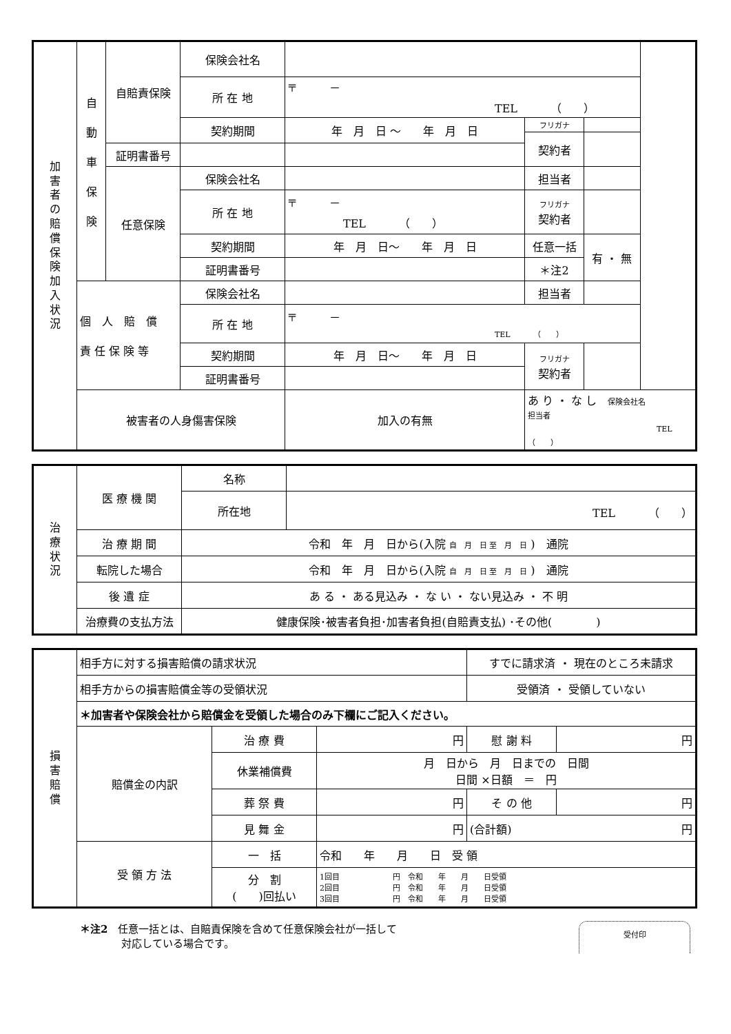| 加 害 者 の 賠 償 保 険 加 入 状 況 | 自 動 車 保 険 | 自賠責保険 | 保険会社名 | | | |
| | | | 所 在 地 | 〒 － TEL （ ） | | |
| | | | 契約期間 | 年 月 日 ～ 年 月 日 | フリガナ | |
| | | | | | 契約者 | |
| | | 証明書番号 | | | | |
| | | 任意保険 | 保険会社名 | | 担当者 | |
| | | | 所 在 地 | 〒 － TEL （ ） | フリガナ 契約者 | |
| | | | 契約期間 | 年 月 日～ 年 月 日 | 任意一括 | 有 ・ 無 |
| | | | 証明書番号 | | ＊注2 | |
| | 個 人 賠 償 責 任 保 険 等 | | 保険会社名 | | 担当者 | |
| | | | 所 在 地 | 〒 － TEL （ ） | | |
| | | | 契約期間 | 年 月 日～ 年 月 日 | フリガナ 契約者 | |
| | | | 証明書番号 | | | |
| | 被害者の人身傷害保険 | | | 加入の有無 | あ り ・ な し 保険会社名 担当者 TEL （ ） | |
| 治 療 状 況 | 医 療 機 関 | 名称 | |
| | | 所在地 | TEL （ ） |
| | 治 療 期 間 | 令和 年 月 日から(入院 自 月 日 至 月 日 ) 通院 | |
| | 転院した場合 | 令和 年 月 日から(入院 自 月 日 至 月 日 ) 通院 | |
| | 後 遺 症 | あ る ・ ある見込み ・ な い ・ ない見込み ・ 不 明 | |
| | 治療費の支払方法 | 健康保険･被害者負担･加害者負担(自賠責支払) ･その他( ) | |
| 損 害 賠 償 | 相手方に対する損害賠償の請求状況 | | | すでに請求済 ・ 現在のところ未請求 | |
| | 相手方からの損害賠償金等の受領状況 | | | 受領済 ・ 受領していない | |
| | ＊加害者や保険会社から賠償金を受領した場合のみ下欄にご記入ください。 | | | | |
| | 賠償金の内訳 | 治 療 費 | 円 | 慰 謝 料 | 円 |
| | | 休業補償費 | 月 日から 月 日までの 日間 日間 ×日額 ＝ 円 | | |
| | | 葬 祭 費 | 円 | そ の 他 | 円 |
| | | 見 舞 金 | 円 | (合計額) 円 | |
| | 受 領 方 法 | 一 括 | 令和 年 月 日 受 領 | | |
| | | 分 割 ( )回払い | 1回目 円 令和 年 月 日受領 2回目 円 令和 年 月 日受領 3回目 円 令和 年 月 日受領 | | |
＊注2　任意一括とは、自賠責保険を含めて任意保険会社が一括して
　　　　対応している場合です。
受付印